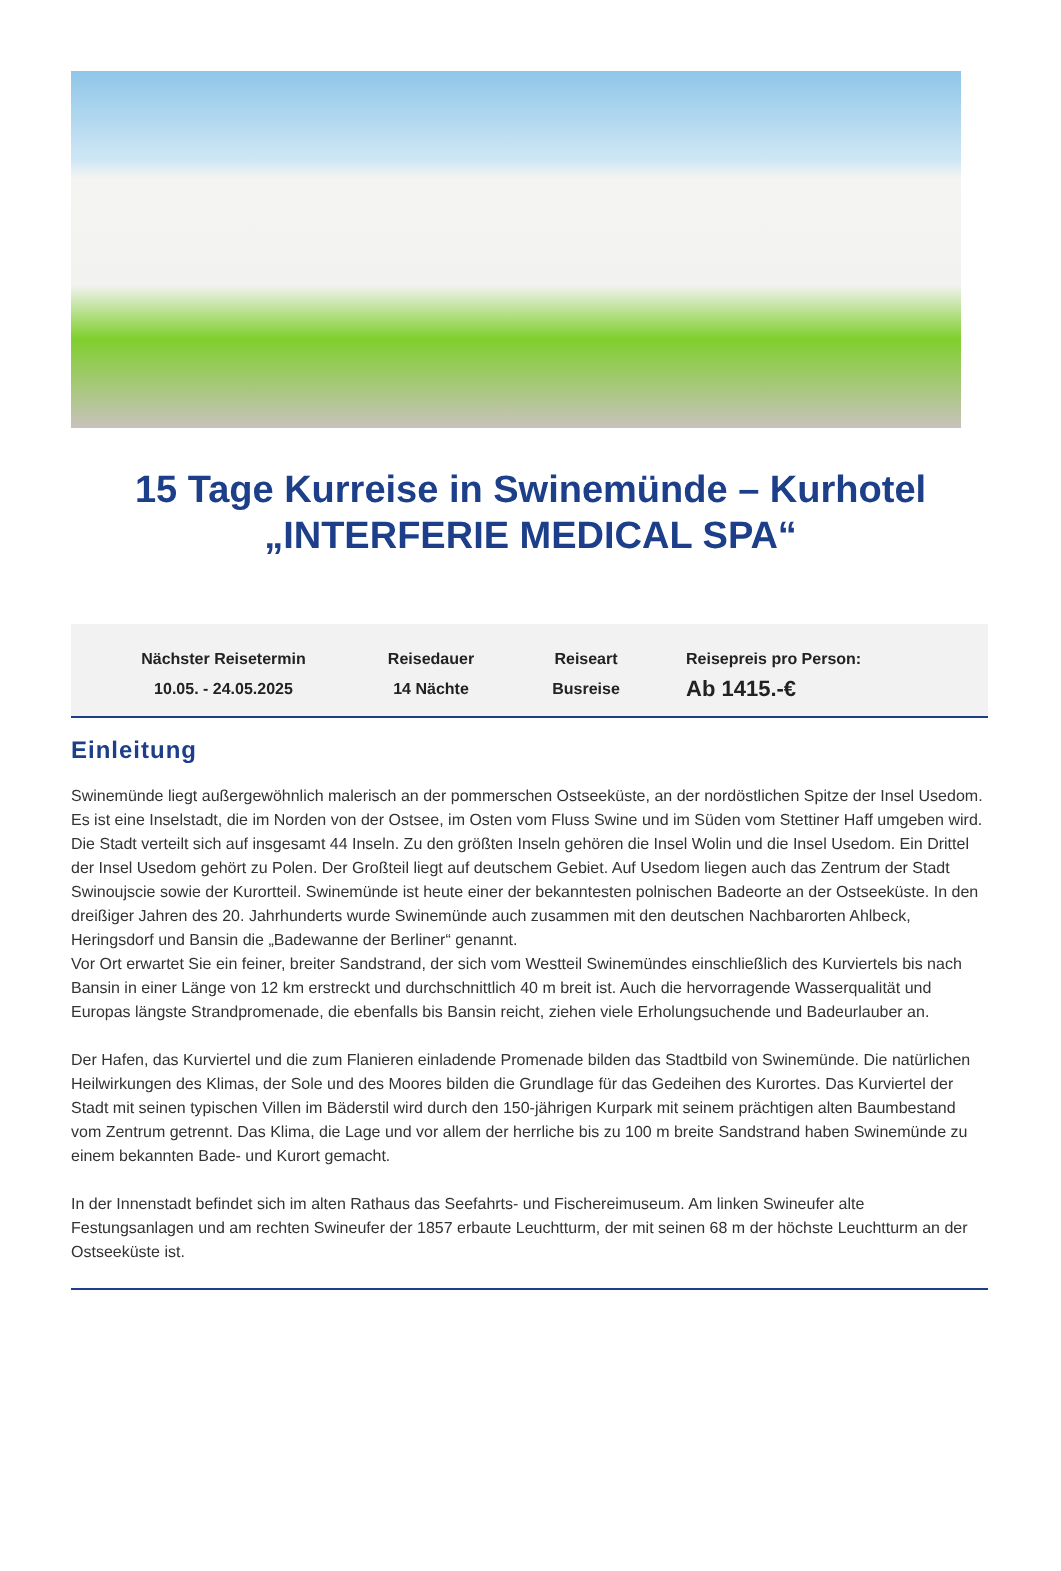15 Tage Kurreise in Swinemünde – Kurhotel
„INTERFERIE MEDICAL SPA“
Nächster Reisetermin
10.05. - 24.05.2025
Reisedauer
14 Nächte
Reiseart
Busreise
Reisepreis pro Person:
Ab 1415.-€
Einleitung
Swinemünde liegt außergewöhnlich malerisch an der pommerschen Ostseeküste, an der nordöstlichen Spitze der Insel Usedom. Es ist eine Inselstadt, die im Norden von der Ostsee, im Osten vom Fluss Swine und im Süden vom Stettiner Haff umgeben wird. Die Stadt verteilt sich auf insgesamt 44 Inseln. Zu den größten Inseln gehören die Insel Wolin und die Insel Usedom. Ein Drittel der Insel Usedom gehört zu Polen. Der Großteil liegt auf deutschem Gebiet. Auf Usedom liegen auch das Zentrum der Stadt Swinoujscie sowie der Kurortteil. Swinemünde ist heute einer der bekanntesten polnischen Badeorte an der Ostseeküste. In den dreißiger Jahren des 20. Jahrhunderts wurde Swinemünde auch zusammen mit den deutschen Nachbarorten Ahlbeck, Heringsdorf und Bansin die „Badewanne der Berliner“ genannt.
Vor Ort erwartet Sie ein feiner, breiter Sandstrand, der sich vom Westteil Swinemündes einschließlich des Kurviertels bis nach Bansin in einer Länge von 12 km erstreckt und durchschnittlich 40 m breit ist. Auch die hervorragende Wasserqualität und Europas längste Strandpromenade, die ebenfalls bis Bansin reicht, ziehen viele Erholungsuchende und Badeurlauber an.
Der Hafen, das Kurviertel und die zum Flanieren einladende Promenade bilden das Stadtbild von Swinemünde. Die natürlichen Heilwirkungen des Klimas, der Sole und des Moores bilden die Grundlage für das Gedeihen des Kurortes. Das Kurviertel der Stadt mit seinen typischen Villen im Bäderstil wird durch den 150-jährigen Kurpark mit seinem prächtigen alten Baumbestand vom Zentrum getrennt. Das Klima, die Lage und vor allem der herrliche bis zu 100 m breite Sandstrand haben Swinemünde zu einem bekannten Bade- und Kurort gemacht.
In der Innenstadt befindet sich im alten Rathaus das Seefahrts- und Fischereimuseum. Am linken Swineufer alte Festungsanlagen und am rechten Swineufer der 1857 erbaute Leuchtturm, der mit seinen 68 m der höchste Leuchtturm an der Ostseeküste ist.